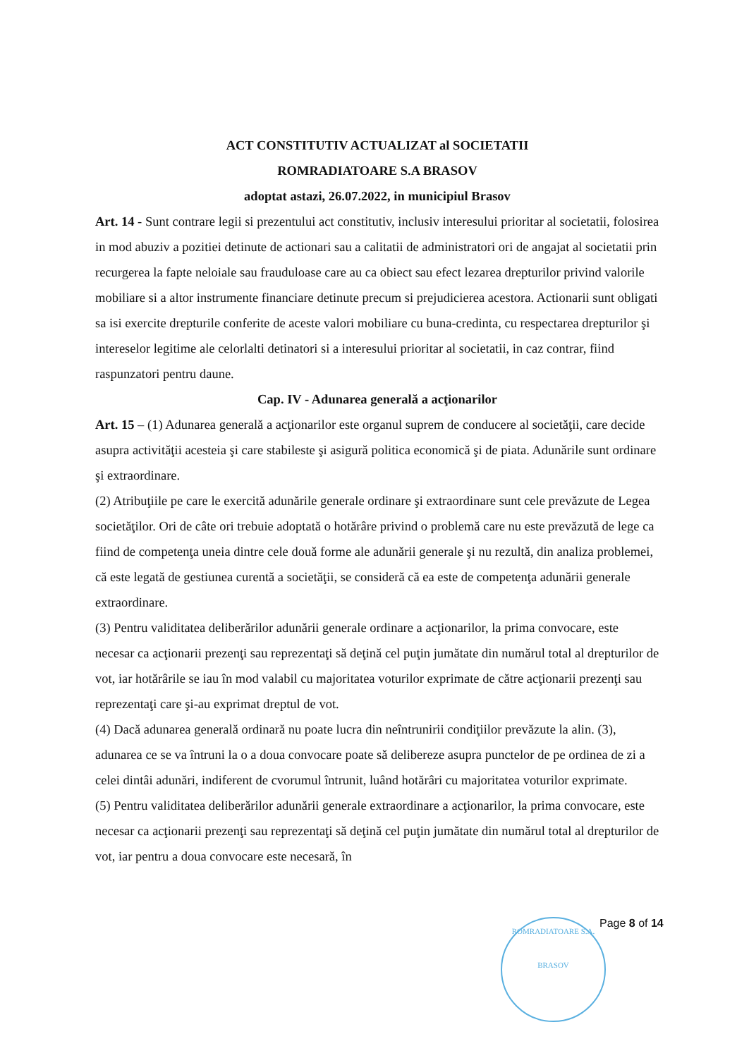ACT CONSTITUTIV ACTUALIZAT al SOCIETATII
ROMRADIATOARE S.A BRASOV
adoptat astazi, 26.07.2022, in municipiul Brasov
Art. 14 - Sunt contrare legii si prezentului act constitutiv, inclusiv interesului prioritar al societatii, folosirea in mod abuziv a pozitiei detinute de actionari sau a calitatii de administratori ori de angajat al societatii prin recurgerea la fapte neloiale sau frauduloase care au ca obiect sau efect lezarea drepturilor privind valorile mobiliare si a altor instrumente financiare detinute precum si prejudicierea acestora. Actionarii sunt obligati sa isi exercite drepturile conferite de aceste valori mobiliare cu buna-credinta, cu respectarea drepturilor şi intereselor legitime ale celorlalti detinatori si a interesului prioritar al societatii, in caz contrar, fiind raspunzatori pentru daune.
Cap. IV - Adunarea generală a acţionarilor
Art. 15 – (1) Adunarea generală a acţionarilor este organul suprem de conducere al societăţii, care decide asupra activităţii acesteia şi care stabileste şi asigură politica economică şi de piata. Adunările sunt ordinare şi extraordinare.
(2) Atribuţiile pe care le exercită adunările generale ordinare şi extraordinare sunt cele prevăzute de Legea societăţilor. Ori de câte ori trebuie adoptată o hotărâre privind o problemă care nu este prevăzută de lege ca fiind de competenţa uneia dintre cele două forme ale adunării generale şi nu rezultă, din analiza problemei, că este legată de gestiunea curentă a societăţii, se consideră că ea este de competenţa adunării generale extraordinare.
(3) Pentru validitatea deliberărilor adunării generale ordinare a acţionarilor, la prima convocare, este necesar ca acţionarii prezenţi sau reprezentaţi să deţină cel puţin jumătate din numărul total al drepturilor de vot, iar hotărârile se iau în mod valabil cu majoritatea voturilor exprimate de către acţionarii prezenţi sau reprezentaţi care şi-au exprimat dreptul de vot.
(4) Dacă adunarea generală ordinară nu poate lucra din neîntrunirii condiţiilor prevăzute la alin. (3), adunarea ce se va întruni la o a doua convocare poate să delibereze asupra punctelor de pe ordinea de zi a celei dintâi adunări, indiferent de cvorumul întrunit, luând hotărâri cu majoritatea voturilor exprimate.
(5) Pentru validitatea deliberărilor adunării generale extraordinare a acţionarilor, la prima convocare, este necesar ca acţionarii prezenţi sau reprezentaţi să deţină cel puţin jumătate din numărul total al drepturilor de vot, iar pentru a doua convocare este necesară, în
ROMRADIATOARE S.A.
BRASOV
Page 8 of 14